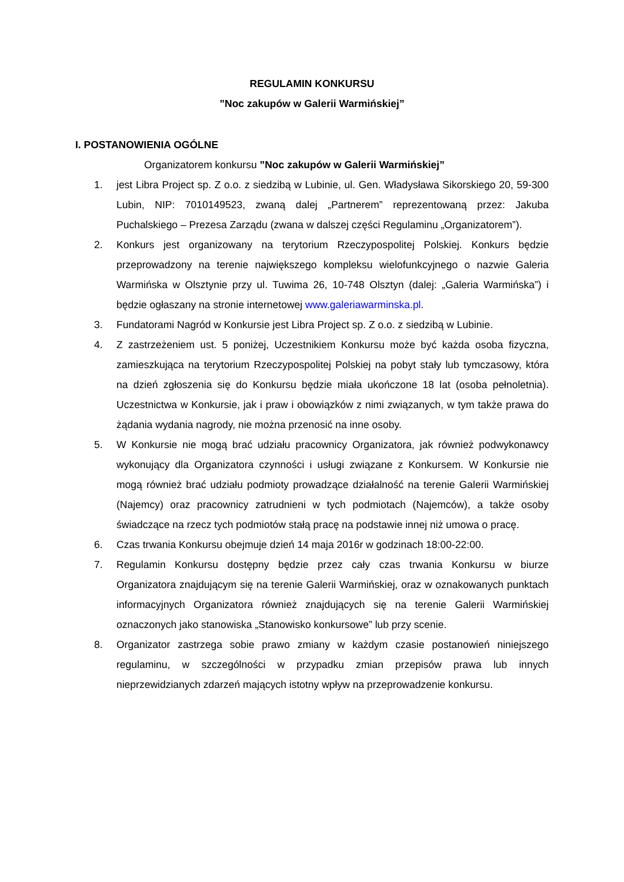REGULAMIN KONKURSU
”Noc zakupów w Galerii Warmińskiej”
I. POSTANOWIENIA OGÓLNE
Organizatorem konkursu ”Noc zakupów w Galerii Warmińskiej”
1. jest Libra Project sp. Z o.o. z siedzibą w Lubinie, ul. Gen. Władysława Sikorskiego 20, 59-300 Lubin, NIP: 7010149523, zwaną dalej „Partnerem” reprezentowaną przez: Jakuba Puchalskiego – Prezesa Zarządu (zwana w dalszej części Regulaminu „Organizatorem”).
2. Konkurs jest organizowany na terytorium Rzeczypospolitej Polskiej. Konkurs będzie przeprowadzony na terenie największego kompleksu wielofunkcyjnego o nazwie Galeria Warmińska w Olsztynie przy ul. Tuwima 26, 10-748 Olsztyn (dalej: „Galeria Warmińska”) i będzie ogłaszany na stronie internetowej www.galeriawarminska.pl.
3. Fundatorami Nagród w Konkursie jest Libra Project sp. Z o.o. z siedzibą w Lubinie.
4. Z zastrzeżeniem ust. 5 poniżej, Uczestnikiem Konkursu może być każda osoba fizyczna, zamieszkująca na terytorium Rzeczypospolitej Polskiej na pobyt stały lub tymczasowy, która na dzień zgłoszenia się do Konkursu będzie miała ukończone 18 lat (osoba pełnoletnia). Uczestnictwa w Konkursie, jak i praw i obowiązków z nimi związanych, w tym także prawa do żądania wydania nagrody, nie można przenosić na inne osoby.
5. W Konkursie nie mogą brać udziału pracownicy Organizatora, jak również podwykonawcy wykonujący dla Organizatora czynności i usługi związane z Konkursem. W Konkursie nie mogą również brać udziału podmioty prowadzące działalność na terenie Galerii Warmińskiej (Najemcy) oraz pracownicy zatrudnieni w tych podmiotach (Najemców), a także osoby świadczące na rzecz tych podmiotów stałą pracę na podstawie innej niż umowa o pracę.
6. Czas trwania Konkursu obejmuje dzień 14 maja 2016r w godzinach 18:00-22:00.
7. Regulamin Konkursu dostępny będzie przez cały czas trwania Konkursu w biurze Organizatora znajdującym się na terenie Galerii Warmińskiej, oraz w oznakowanych punktach informacyjnych Organizatora również znajdujących się na terenie Galerii Warmińskiej oznaczonych jako stanowiska „Stanowisko konkursowe” lub przy scenie.
8. Organizator zastrzega sobie prawo zmiany w każdym czasie postanowień niniejszego regulaminu, w szczególności w przypadku zmian przepisów prawa lub innych nieprzewidzianych zdarzeń mających istotny wpływ na przeprowadzenie konkursu.